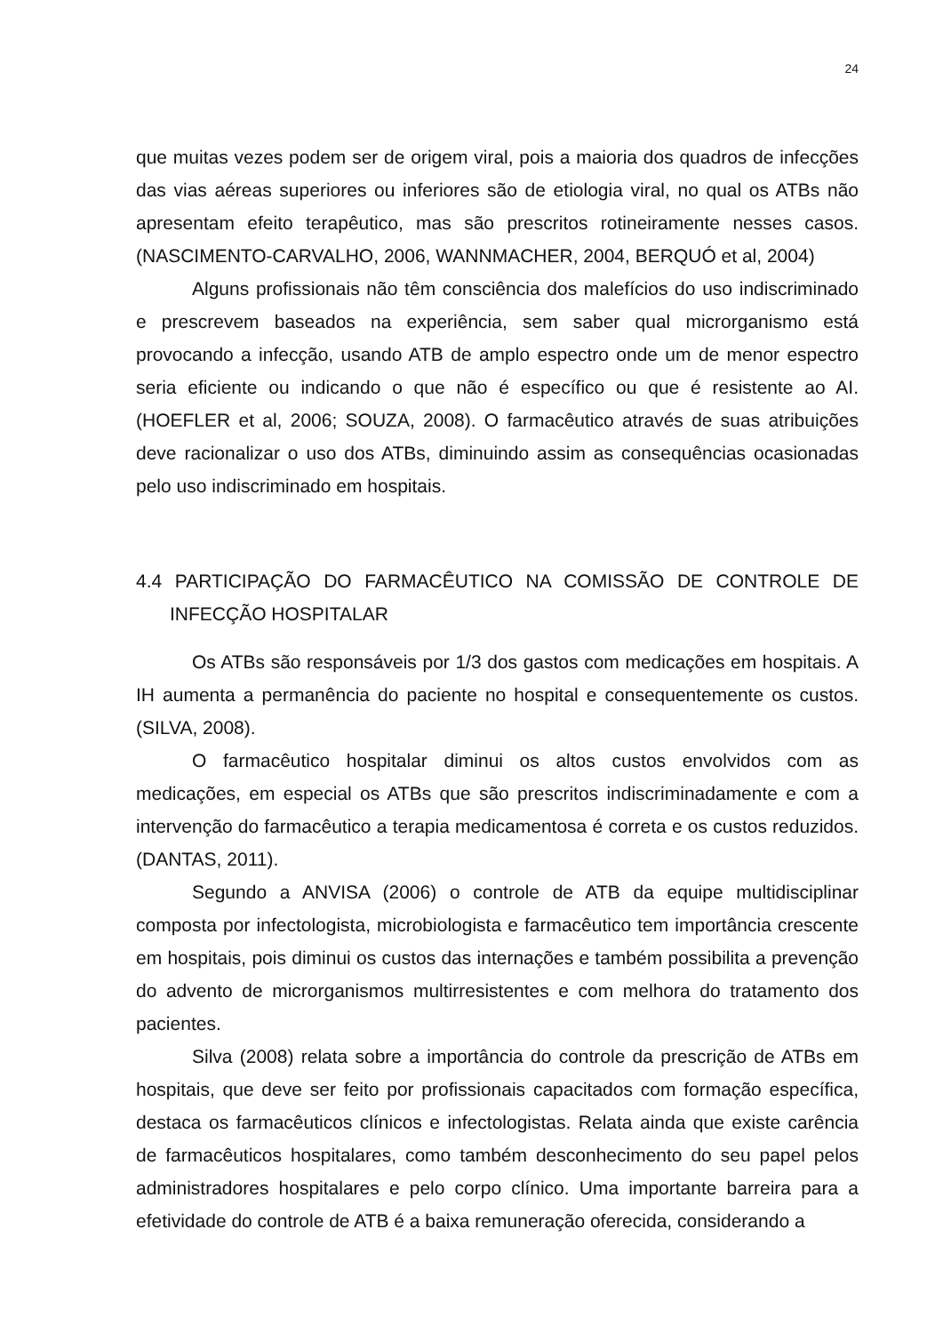24
que muitas vezes podem ser de origem viral, pois a maioria dos quadros de infecções das vias aéreas superiores ou inferiores são de etiologia viral, no qual os ATBs não apresentam efeito terapêutico, mas são prescritos rotineiramente nesses casos. (NASCIMENTO-CARVALHO, 2006, WANNMACHER, 2004, BERQUÓ et al, 2004)
Alguns profissionais não têm consciência dos malefícios do uso indiscriminado e prescrevem baseados na experiência, sem saber qual microrganismo está provocando a infecção, usando ATB de amplo espectro onde um de menor espectro seria eficiente ou indicando o que não é específico ou que é resistente ao AI. (HOEFLER et al, 2006; SOUZA, 2008). O farmacêutico através de suas atribuições deve racionalizar o uso dos ATBs, diminuindo assim as consequências ocasionadas pelo uso indiscriminado em hospitais.
4.4 PARTICIPAÇÃO DO FARMACÊUTICO NA COMISSÃO DE CONTROLE DE INFECÇÃO HOSPITALAR
Os ATBs são responsáveis por 1/3 dos gastos com medicações em hospitais. A IH aumenta a permanência do paciente no hospital e consequentemente os custos. (SILVA, 2008).
O farmacêutico hospitalar diminui os altos custos envolvidos com as medicações, em especial os ATBs que são prescritos indiscriminadamente e com a intervenção do farmacêutico a terapia medicamentosa é correta e os custos reduzidos. (DANTAS, 2011).
Segundo a ANVISA (2006) o controle de ATB da equipe multidisciplinar composta por infectologista, microbiologista e farmacêutico tem importância crescente em hospitais, pois diminui os custos das internações e também possibilita a prevenção do advento de microrganismos multirresistentes e com melhora do tratamento dos pacientes.
Silva (2008) relata sobre a importância do controle da prescrição de ATBs em hospitais, que deve ser feito por profissionais capacitados com formação específica, destaca os farmacêuticos clínicos e infectologistas. Relata ainda que existe carência de farmacêuticos hospitalares, como também desconhecimento do seu papel pelos administradores hospitalares e pelo corpo clínico. Uma importante barreira para a efetividade do controle de ATB é a baixa remuneração oferecida, considerando a